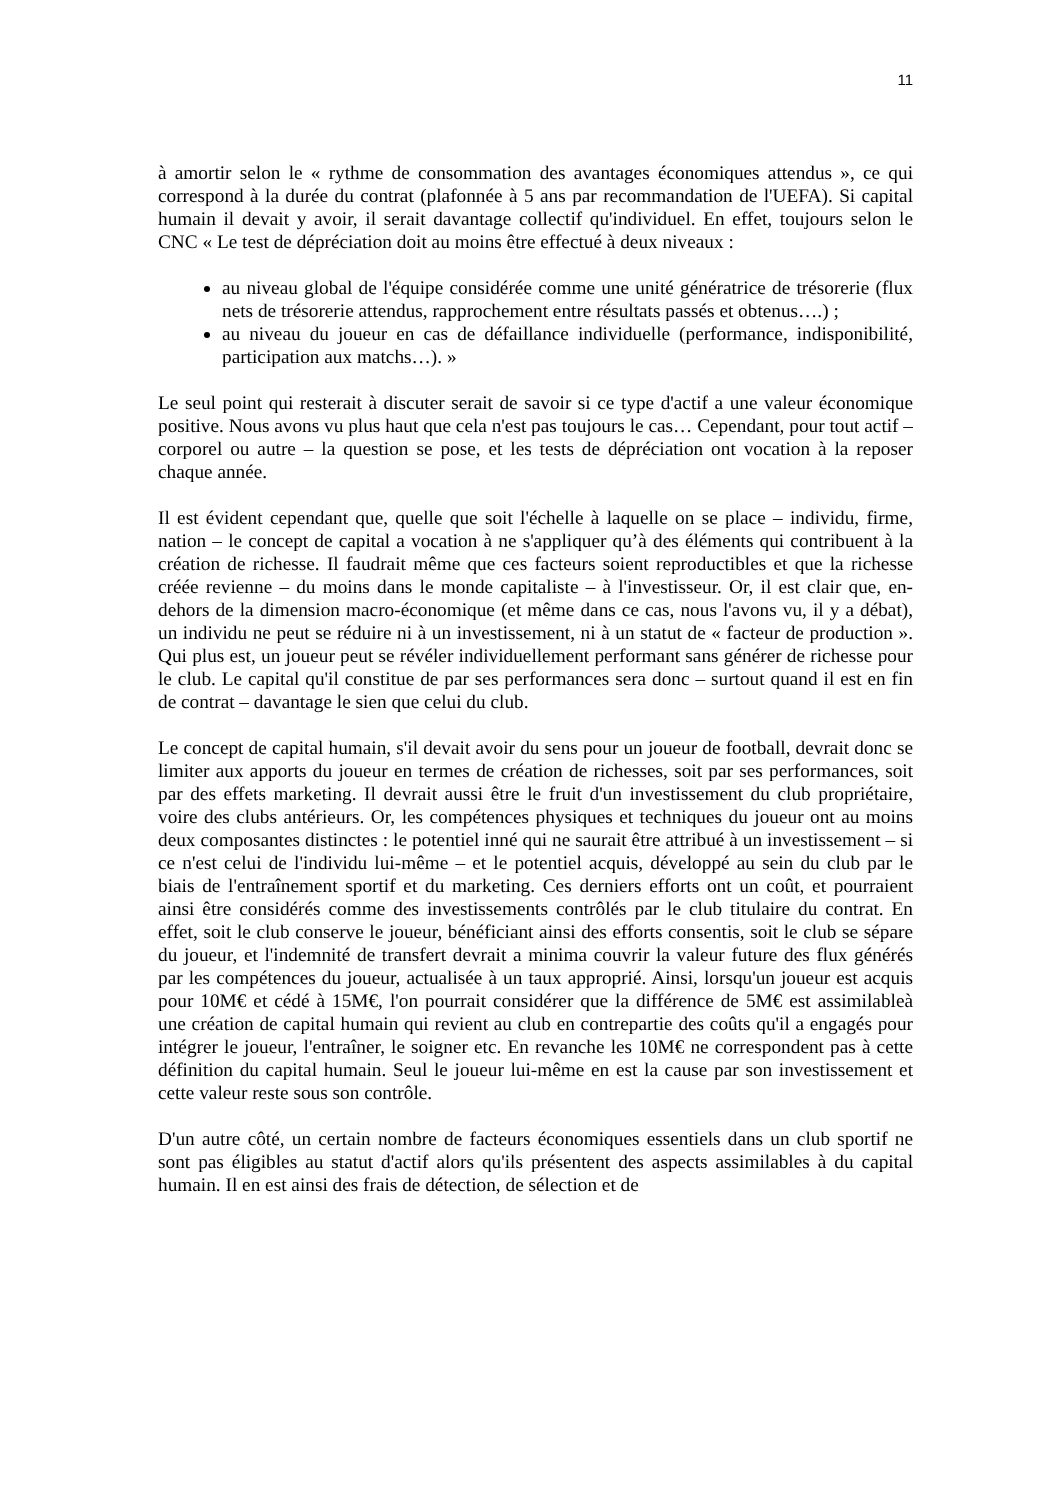11
à amortir selon le « rythme de consommation des avantages économiques attendus », ce qui correspond à la durée du contrat (plafonnée à 5 ans par recommandation de l'UEFA). Si capital humain il devait y avoir, il serait davantage collectif qu'individuel. En effet, toujours selon le CNC « Le test de dépréciation doit au moins être effectué à deux niveaux :
au niveau global de l'équipe considérée comme une unité génératrice de trésorerie (flux nets de trésorerie attendus, rapprochement entre résultats passés et obtenus….) ;
au niveau du joueur en cas de défaillance individuelle (performance, indisponibilité, participation aux matchs…). »
Le seul point qui resterait à discuter serait de savoir si ce type d'actif a une valeur économique positive. Nous avons vu plus haut que cela n'est pas toujours le cas… Cependant, pour tout actif – corporel ou autre – la question se pose, et les tests de dépréciation ont vocation à la reposer chaque année.
Il est évident cependant que, quelle que soit l'échelle à laquelle on se place – individu, firme, nation – le concept de capital a vocation à ne s'appliquer qu’à des éléments qui contribuent à la création de richesse. Il faudrait même que ces facteurs soient reproductibles et que la richesse créée revienne – du moins dans le monde capitaliste – à l'investisseur. Or, il est clair que, en-dehors de la dimension macro-économique (et même dans ce cas, nous l'avons vu, il y a débat), un individu ne peut se réduire ni à un investissement, ni à un statut de « facteur de production ». Qui plus est, un joueur peut se révéler individuellement performant sans générer de richesse pour le club. Le capital qu'il constitue de par ses performances sera donc – surtout quand il est en fin de contrat – davantage le sien que celui du club.
Le concept de capital humain, s'il devait avoir du sens pour un joueur de football, devrait donc se limiter aux apports du joueur en termes de création de richesses, soit par ses performances, soit par des effets marketing. Il devrait aussi être le fruit d'un investissement du club propriétaire, voire des clubs antérieurs. Or, les compétences physiques et techniques du joueur ont au moins deux composantes distinctes : le potentiel inné qui ne saurait être attribué à un investissement – si ce n'est celui de l'individu lui-même – et le potentiel acquis, développé au sein du club par le biais de l'entraînement sportif et du marketing. Ces derniers efforts ont un coût, et pourraient ainsi être considérés comme des investissements contrôlés par le club titulaire du contrat. En effet, soit le club conserve le joueur, bénéficiant ainsi des efforts consentis, soit le club se sépare du joueur, et l'indemnité de transfert devrait a minima couvrir la valeur future des flux générés par les compétences du joueur, actualisée à un taux approprié. Ainsi, lorsqu'un joueur est acquis pour 10M€ et cédé à 15M€, l'on pourrait considérer que la différence de 5M€ est assimilableà une création de capital humain qui revient au club en contrepartie des coûts qu'il a engagés pour intégrer le joueur, l'entraîner, le soigner etc. En revanche les 10M€ ne correspondent pas à cette définition du capital humain. Seul le joueur lui-même en est la cause par son investissement et cette valeur reste sous son contrôle.
D'un autre côté, un certain nombre de facteurs économiques essentiels dans un club sportif ne sont pas éligibles au statut d'actif alors qu'ils présentent des aspects assimilables à du capital humain. Il en est ainsi des frais de détection, de sélection et de